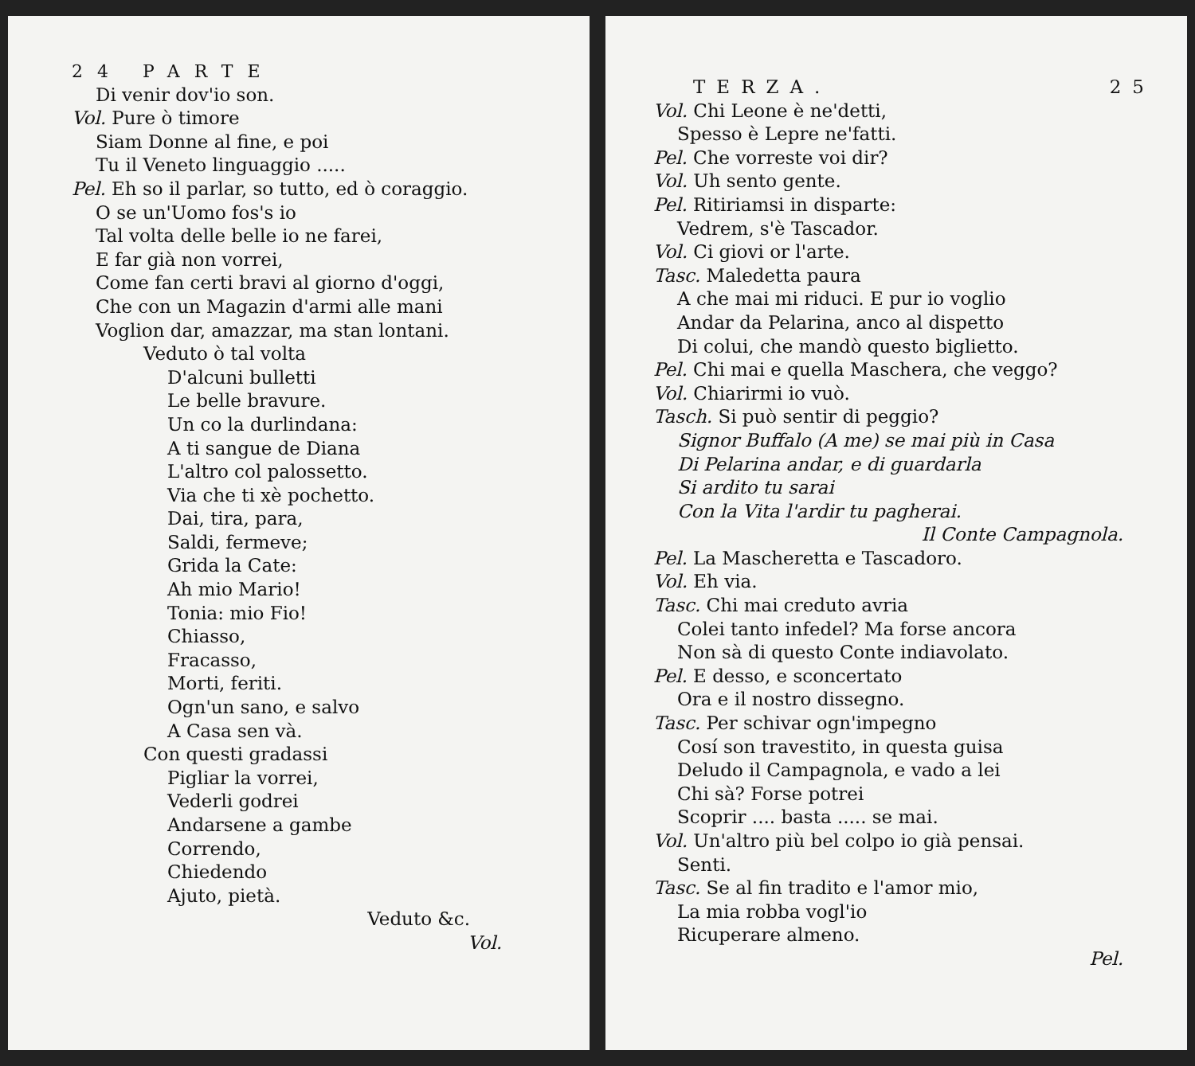24 PARTE
Di venir dov'io son.
Vol. Pure ò timore
Siam Donne al fine, e poi
Tu il Veneto linguaggio .....
Pel. Eh so il parlar, so tutto, ed ò coraggio.
O se un'Uomo fos's io
Tal volta delle belle io ne farei,
E far già non vorrei,
Come fan certi bravi al giorno d'oggi,
Che con un Magazin d'armi alle mani
Voglion dar, amazzar, ma stan lontani.
Veduto ò tal volta
D'alcuni bulletti
Le belle bravure.
Un co la durlindana:
A ti sangue de Diana
L'altro col palossetto.
Via che ti xè pochetto.
Dai, tira, para,
Saldi, fermeve;
Grida la Cate:
Ah mio Mario!
Tonia: mio Fio!
Chiasso,
Fracasso,
Morti, feriti.
Ogn'un sano, e salvo
A Casa sen và.
Con questi gradassi
Pigliar la vorrei,
Vederli godrei
Andarsene a gambe
Correndo,
Chiedendo
Ajuto, pietà.
Veduto &c.
Vol.
TERZA. 25
Vol. Chi Leone è ne'detti,
Spesso è Lepre ne'fatti.
Pel. Che vorreste voi dir?
Vol. Uh sento gente.
Pel. Ritiriamsi in disparte:
Vedrem, s'è Tascador.
Vol. Ci giovi or l'arte.
Tasc. Maledetta paura
A che mai mi riduci. E pur io voglio
Andar da Pelarina, anco al dispetto
Di colui, che mandò questo biglietto.
Pel. Chi mai e quella Maschera, che veggo?
Vol. Chiarirmi io vuò.
Tasch. Si può sentir di peggio?
Signor Buffalo (A me) se mai più in Casa
Di Pelarina andar, e di guardarla
Si ardito tu sarai
Con la Vita l'ardir tu pagherai.
Il Conte Campagnola.
Pel. La Mascheretta e Tascadoro.
Vol. Eh via.
Tasc. Chi mai creduto avria
Colei tanto infedel? Ma forse ancora
Non sà di questo Conte indiavolato.
Pel. E desso, e sconcertato
Ora e il nostro dissegno.
Tasc. Per schivar ogn'impegno
Cosí son travestito, in questa guisa
Deludo il Campagnola, e vado a lei
Chi sà? Forse potrei
Scoprir .... basta ..... se mai.
Vol. Un'altro più bel colpo io già pensai.
Senti.
Tasc. Se al fin tradito e l'amor mio,
La mia robba vogl'io
Ricuperare almeno.
Pel.